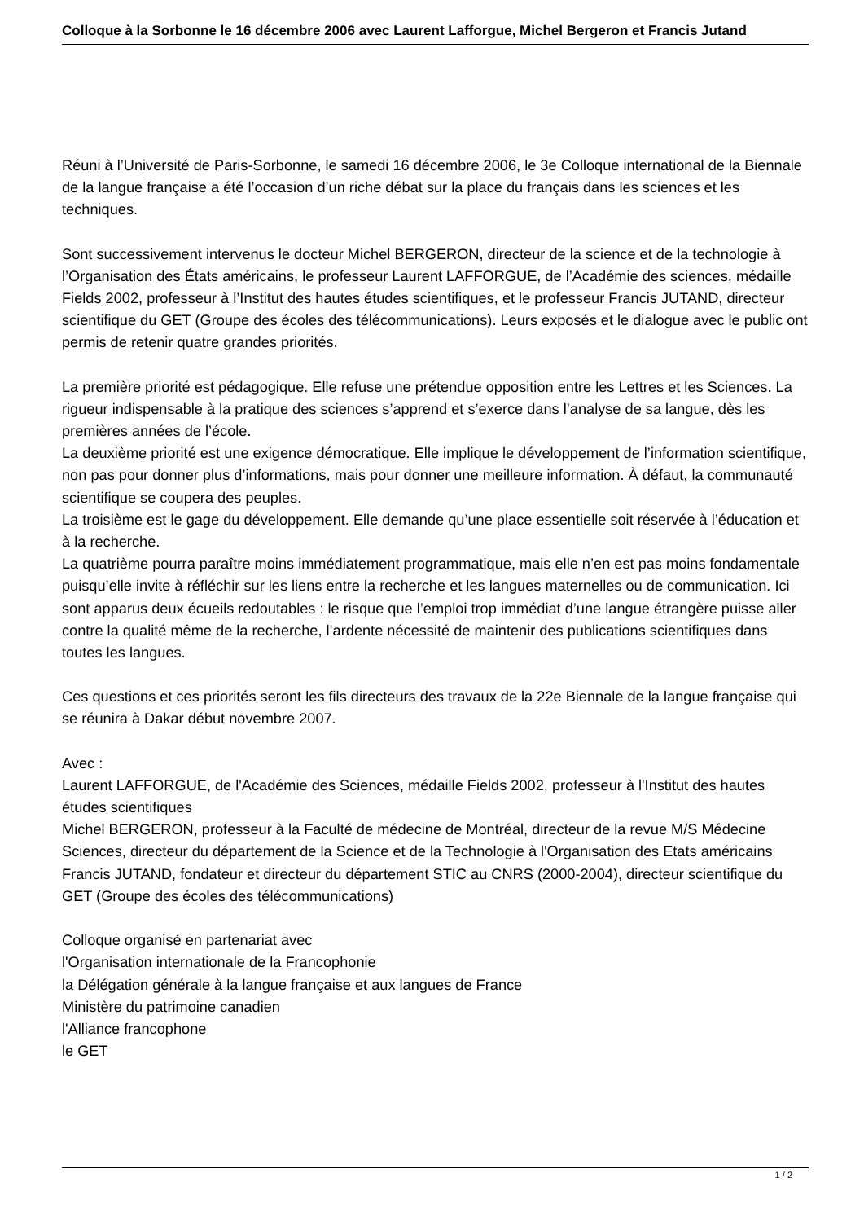Colloque à la Sorbonne le 16 décembre 2006 avec Laurent Lafforgue, Michel Bergeron et Francis Jutand
Réuni à l’Université de Paris-Sorbonne, le samedi 16 décembre 2006, le 3e Colloque international de la Biennale de la langue française a été l’occasion d’un riche débat sur la place du français dans les sciences et les techniques.
Sont successivement intervenus le docteur Michel BERGERON, directeur de la science et de la technologie à l’Organisation des États américains, le professeur Laurent LAFFORGUE, de l’Académie des sciences, médaille Fields 2002, professeur à l’Institut des hautes études scientifiques, et le professeur Francis JUTAND, directeur scientifique du GET (Groupe des écoles des télécommunications). Leurs exposés et le dialogue avec le public ont permis de retenir quatre grandes priorités.
La première priorité est pédagogique. Elle refuse une prétendue opposition entre les Lettres et les Sciences. La rigueur indispensable à la pratique des sciences s’apprend et s’exerce dans l’analyse de sa langue, dès les premières années de l’école.
La deuxième priorité est une exigence démocratique. Elle implique le développement de l’information scientifique, non pas pour donner plus d’informations, mais pour donner une meilleure information. À défaut, la communauté scientifique se coupera des peuples.
La troisième est le gage du développement. Elle demande qu’une place essentielle soit réservée à l’éducation et à la recherche.
La quatrième pourra paraître moins immédiatement programmatique, mais elle n’en est pas moins fondamentale puisqu’elle invite à réfléchir sur les liens entre la recherche et les langues maternelles ou de communication. Ici sont apparus deux écueils redoutables : le risque que l’emploi trop immédiat d’une langue étrangère puisse aller contre la qualité même de la recherche, l’ardente nécessité de maintenir des publications scientifiques dans toutes les langues.
Ces questions et ces priorités seront les fils directeurs des travaux de la 22e Biennale de la langue française qui se réunira à Dakar début novembre 2007.
Avec :
Laurent LAFFORGUE, de l'Académie des Sciences, médaille Fields 2002, professeur à l'Institut des hautes études scientifiques
Michel BERGERON, professeur à la Faculté de médecine de Montréal, directeur de la revue M/S Médecine Sciences, directeur du département de la Science et de la Technologie à l'Organisation des Etats américains
Francis JUTAND, fondateur et directeur du département STIC au CNRS (2000-2004), directeur scientifique du GET (Groupe des écoles des télécommunications)
Colloque organisé en partenariat avec
l'Organisation internationale de la Francophonie
la Délégation générale à la langue française et aux langues de France
Ministère du patrimoine canadien
l'Alliance francophone
le GET
1 / 2